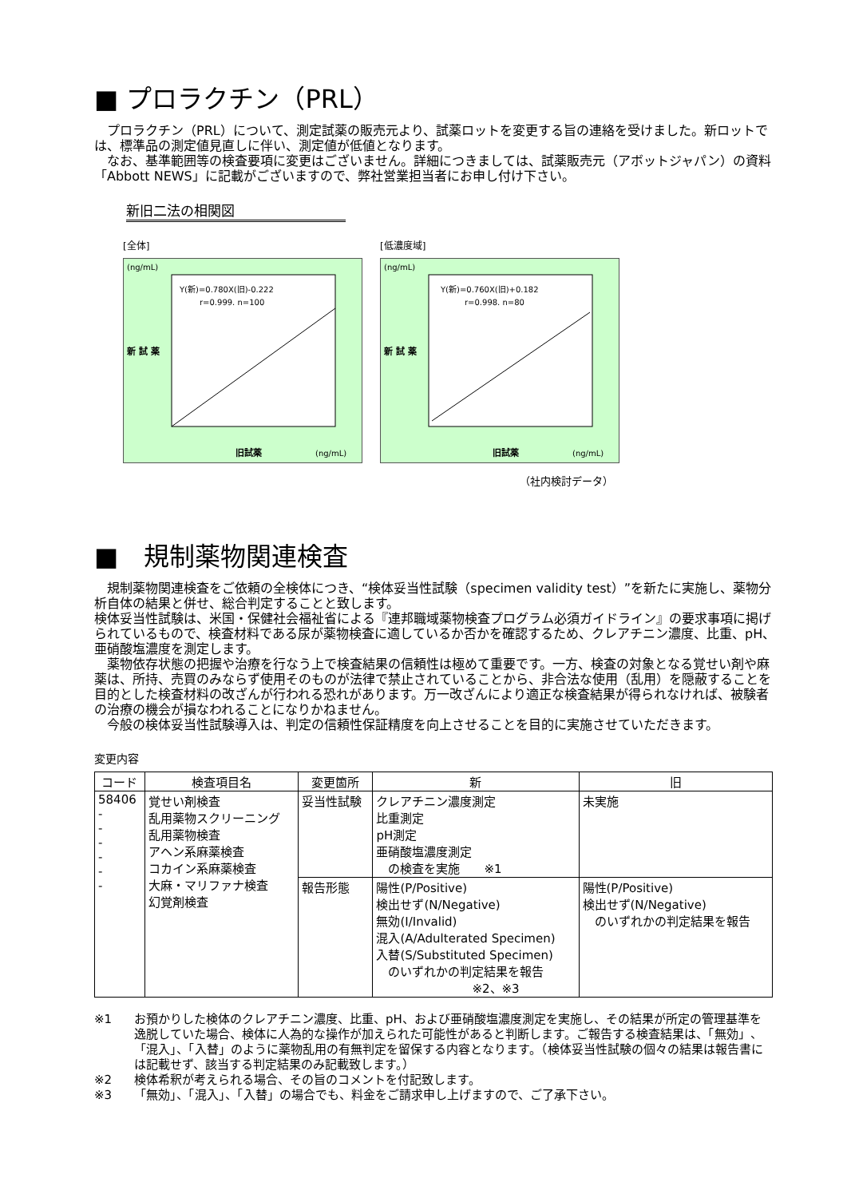■ プロラクチン（PRL）
　プロラクチン（PRL）について、測定試薬の販売元より、試薬ロットを変更する旨の連絡を受けました。新ロットでは、標準品の測定値見直しに伴い、測定値が低値となります。
　なお、基準範囲等の検査要項に変更はございません。詳細につきましては、試薬販売元（アボットジャパン）の資料「Abbott NEWS」に記載がございますので、弊社営業担当者にお申し付け下さい。
新旧二法の相関図
[全体]
(ng/mL)
Y(新)=0.780X(旧)-0.222
r=0.999. n=100
新 試 薬
旧試薬
(ng/mL)
[低濃度域]
(ng/mL)
Y(新)=0.760X(旧)+0.182
r=0.998. n=80
新 試 薬
旧試薬
(ng/mL)
（社内検討データ）
■　規制薬物関連検査
　規制薬物関連検査をご依頼の全検体につき、“検体妥当性試験（specimen validity test）”を新たに実施し、薬物分析自体の結果と併せ、総合判定することと致します。
検体妥当性試験は、米国・保健社会福祉省による『連邦職域薬物検査プログラム必須ガイドライン』の要求事項に掲げられているもので、検査材料である尿が薬物検査に適しているか否かを確認するため、クレアチニン濃度、比重、pH、亜硝酸塩濃度を測定します。
　薬物依存状態の把握や治療を行なう上で検査結果の信頼性は極めて重要です。一方、検査の対象となる覚せい剤や麻薬は、所持、売買のみならず使用そのものが法律で禁止されていることから、非合法な使用（乱用）を隠蔽することを目的とした検査材料の改ざんが行われる恐れがあります。万一改ざんにより適正な検査結果が得られなければ、被験者の治療の機会が損なわれることになりかねません。
　今般の検体妥当性試験導入は、判定の信頼性保証精度を向上させることを目的に実施させていただきます。
変更内容
| コード | 検査項目名 | 変更箇所 | 新 | 旧 |
| --- | --- | --- | --- | --- |
| 58406 - - - - - - | 覚せい剤検査 乱用薬物スクリーニング 乱用薬物検査 アヘン系麻薬検査 コカイン系麻薬検査 大麻・マリファナ検査 幻覚剤検査 | 妥当性試験 | クレアチニン濃度測定 比重測定 pH測定 亜硝酸塩濃度測定 の検査を実施 ※1 | 未実施 |
| | | 報告形態 | 陽性(P/Positive) 検出せず(N/Negative) 無効(I/Invalid) 混入(A/Adulterated Specimen) 入替(S/Substituted Specimen) のいずれかの判定結果を報告 ※2、※3 | 陽性(P/Positive) 検出せず(N/Negative) のいずれかの判定結果を報告 |
※1 お預かりした検体のクレアチニン濃度、比重、pH、および亜硝酸塩濃度測定を実施し、その結果が所定の管理基準を逸脱していた場合、検体に人為的な操作が加えられた可能性があると判断します。ご報告する検査結果は、「無効」、「混入」、「入替」のように薬物乱用の有無判定を留保する内容となります。（検体妥当性試験の個々の結果は報告書には記載せず、該当する判定結果のみ記載致します。）
※2 検体希釈が考えられる場合、その旨のコメントを付記致します。
※3 「無効」、「混入」、「入替」の場合でも、料金をご請求申し上げますので、ご了承下さい。